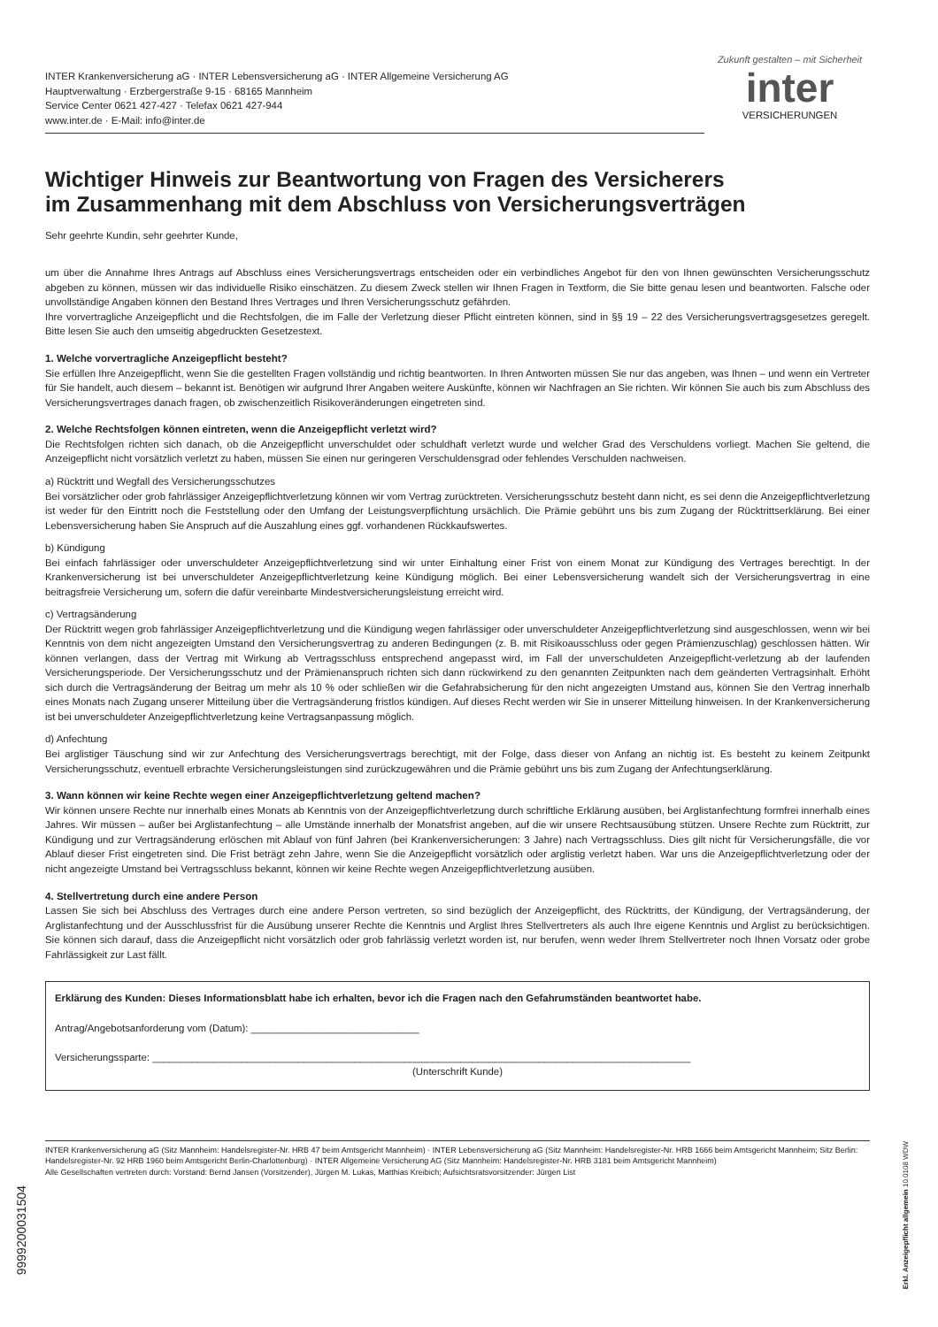INTER Krankenversicherung aG · INTER Lebensversicherung aG · INTER Allgemeine Versicherung AG
Hauptverwaltung · Erzbergerstraße 9-15 · 68165 Mannheim
Service Center 0621 427-427 · Telefax 0621 427-944
www.inter.de · E-Mail: info@inter.de
Zukunft gestalten – mit Sicherheit
inter
VERSICHERUNGEN
Wichtiger Hinweis zur Beantwortung von Fragen des Versicherers
im Zusammenhang mit dem Abschluss von Versicherungsverträgen
Sehr geehrte Kundin, sehr geehrter Kunde,
um über die Annahme Ihres Antrags auf Abschluss eines Versicherungsvertrags entscheiden oder ein verbindliches Angebot für den von Ihnen gewünschten Versicherungsschutz abgeben zu können, müssen wir das individuelle Risiko einschätzen. Zu diesem Zweck stellen wir Ihnen Fragen in Textform, die Sie bitte genau lesen und beantworten. Falsche oder unvollständige Angaben können den Bestand Ihres Vertrages und Ihren Versicherungsschutz gefährden.
Ihre vorvertragliche Anzeigepflicht und die Rechtsfolgen, die im Falle der Verletzung dieser Pflicht eintreten können, sind in §§ 19 – 22 des Versicherungsvertragsgesetzes geregelt. Bitte lesen Sie auch den umseitig abgedruckten Gesetzestext.
1. Welche vorvertragliche Anzeigepflicht besteht?
Sie erfüllen Ihre Anzeigepflicht, wenn Sie die gestellten Fragen vollständig und richtig beantworten. In Ihren Antworten müssen Sie nur das angeben, was Ihnen – und wenn ein Vertreter für Sie handelt, auch diesem – bekannt ist. Benötigen wir aufgrund Ihrer Angaben weitere Auskünfte, können wir Nachfragen an Sie richten. Wir können Sie auch bis zum Abschluss des Versicherungsvertrages danach fragen, ob zwischenzeitlich Risikoveränderungen eingetreten sind.
2. Welche Rechtsfolgen können eintreten, wenn die Anzeigepflicht verletzt wird?
Die Rechtsfolgen richten sich danach, ob die Anzeigepflicht unverschuldet oder schuldhaft verletzt wurde und welcher Grad des Verschuldens vorliegt. Machen Sie geltend, die Anzeigepflicht nicht vorsätzlich verletzt zu haben, müssen Sie einen nur geringeren Verschuldensgrad oder fehlendes Verschulden nachweisen.
a) Rücktritt und Wegfall des Versicherungsschutzes
Bei vorsätzlicher oder grob fahrlässiger Anzeigepflichtverletzung können wir vom Vertrag zurücktreten. Versicherungsschutz besteht dann nicht, es sei denn die Anzeigepflichtverletzung ist weder für den Eintritt noch die Feststellung oder den Umfang der Leistungsverpflichtung ursächlich. Die Prämie gebührt uns bis zum Zugang der Rücktrittserklärung. Bei einer Lebensversicherung haben Sie Anspruch auf die Auszahlung eines ggf. vorhandenen Rückkaufswertes.
b) Kündigung
Bei einfach fahrlässiger oder unverschuldeter Anzeigepflichtverletzung sind wir unter Einhaltung einer Frist von einem Monat zur Kündigung des Vertrages berechtigt. In der Krankenversicherung ist bei unverschuldeter Anzeigepflichtverletzung keine Kündigung möglich. Bei einer Lebensversicherung wandelt sich der Versicherungsvertrag in eine beitragsfreie Versicherung um, sofern die dafür vereinbarte Mindestversicherungsleistung erreicht wird.
c) Vertragsänderung
Der Rücktritt wegen grob fahrlässiger Anzeigepflichtverletzung und die Kündigung wegen fahrlässiger oder unverschuldeter Anzeigepflichtverletzung sind ausgeschlossen, wenn wir bei Kenntnis von dem nicht angezeigten Umstand den Versicherungsvertrag zu anderen Bedingungen (z. B. mit Risikoausschluss oder gegen Prämienzuschlag) geschlossen hätten. Wir können verlangen, dass der Vertrag mit Wirkung ab Vertragsschluss entsprechend angepasst wird, im Fall der unverschuldeten Anzeigepflicht-verletzung ab der laufenden Versicherungsperiode. Der Versicherungsschutz und der Prämienanspruch richten sich dann rückwirkend zu den genannten Zeitpunkten nach dem geänderten Vertragsinhalt. Erhöht sich durch die Vertragsänderung der Beitrag um mehr als 10 % oder schließen wir die Gefahrabsicherung für den nicht angezeigten Umstand aus, können Sie den Vertrag innerhalb eines Monats nach Zugang unserer Mitteilung über die Vertragsänderung fristlos kündigen. Auf dieses Recht werden wir Sie in unserer Mitteilung hinweisen. In der Krankenversicherung ist bei unverschuldeter Anzeigepflichtverletzung keine Vertragsanpassung möglich.
d) Anfechtung
Bei arglistiger Täuschung sind wir zur Anfechtung des Versicherungsvertrags berechtigt, mit der Folge, dass dieser von Anfang an nichtig ist. Es besteht zu keinem Zeitpunkt Versicherungsschutz, eventuell erbrachte Versicherungsleistungen sind zurückzugewähren und die Prämie gebührt uns bis zum Zugang der Anfechtungserklärung.
3. Wann können wir keine Rechte wegen einer Anzeigepflichtverletzung geltend machen?
Wir können unsere Rechte nur innerhalb eines Monats ab Kenntnis von der Anzeigepflichtverletzung durch schriftliche Erklärung ausüben, bei Arglistanfechtung formfrei innerhalb eines Jahres. Wir müssen – außer bei Arglistanfechtung – alle Umstände innerhalb der Monatsfrist angeben, auf die wir unsere Rechtsausübung stützen. Unsere Rechte zum Rücktritt, zur Kündigung und zur Vertragsänderung erlöschen mit Ablauf von fünf Jahren (bei Krankenversicherungen: 3 Jahre) nach Vertragsschluss. Dies gilt nicht für Versicherungsfälle, die vor Ablauf dieser Frist eingetreten sind. Die Frist beträgt zehn Jahre, wenn Sie die Anzeigepflicht vorsätzlich oder arglistig verletzt haben. War uns die Anzeigepflichtverletzung oder der nicht angezeigte Umstand bei Vertragsschluss bekannt, können wir keine Rechte wegen Anzeigepflichtverletzung ausüben.
4. Stellvertretung durch eine andere Person
Lassen Sie sich bei Abschluss des Vertrages durch eine andere Person vertreten, so sind bezüglich der Anzeigepflicht, des Rücktritts, der Kündigung, der Vertragsänderung, der Arglistanfechtung und der Ausschlussfrist für die Ausübung unserer Rechte die Kenntnis und Arglist Ihres Stellvertreters als auch Ihre eigene Kenntnis und Arglist zu berücksichtigen. Sie können sich darauf, dass die Anzeigepflicht nicht vorsätzlich oder grob fahrlässig verletzt worden ist, nur berufen, wenn weder Ihrem Stellvertreter noch Ihnen Vorsatz oder grobe Fahrlässigkeit zur Last fällt.
Erklärung des Kunden: Dieses Informationsblatt habe ich erhalten, bevor ich die Fragen nach den Gefahrumständen beantwortet habe.
Antrag/Angebotsanforderung vom (Datum): ______________________________
Versicherungssparte: ________________________________________________________________________________________________
(Unterschrift Kunde)
INTER Krankenversicherung aG (Sitz Mannheim: Handelsregister-Nr. HRB 47 beim Amtsgericht Mannheim) · INTER Lebensversicherung aG (Sitz Mannheim: Handelsregister-Nr. HRB 1666 beim Amtsgericht Mannheim; Sitz Berlin: Handelsregister-Nr. 92 HRB 1960 beim Amtsgericht Berlin-Charlottenburg) · INTER Allgemeine Versicherung AG (Sitz Mannheim: Handelsregister-Nr. HRB 3181 beim Amtsgericht Mannheim)
Alle Gesellschaften vertreten durch: Vorstand: Bernd Jansen (Vorsitzender), Jürgen M. Lukas, Matthias Kreibich; Aufsichtsratsvorsitzender: Jürgen List
9999200031504
Erkl. Anzeigepflicht allgemein 10.0108 WDW